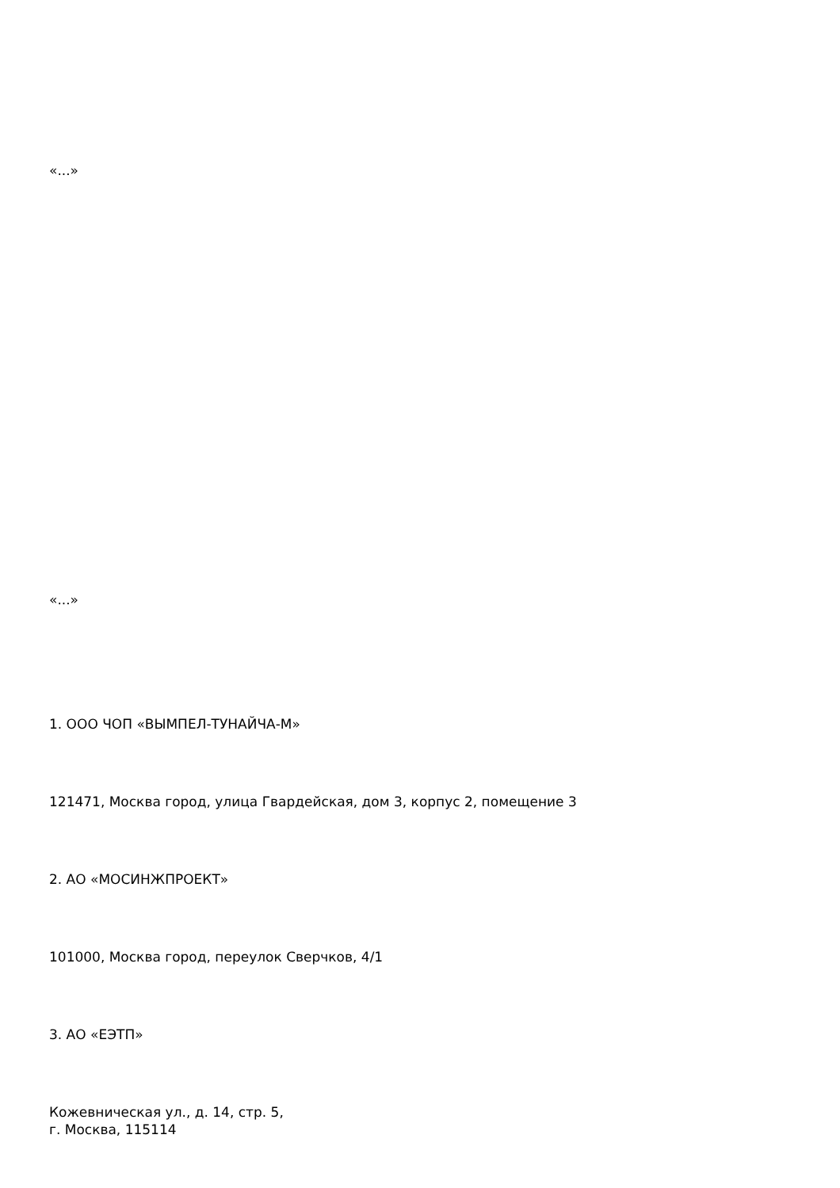«...»
«...»
1. ООО ЧОП «ВЫМПЕЛ-ТУНАЙЧА-М»
121471, Москва город, улица Гвардейская, дом 3, корпус 2, помещение 3
2. АО «МОСИНЖПРОЕКТ»
101000, Москва город, переулок Сверчков, 4/1
3. АО «ЕЭТП»
Кожевническая ул., д. 14, стр. 5,
г. Москва, 115114